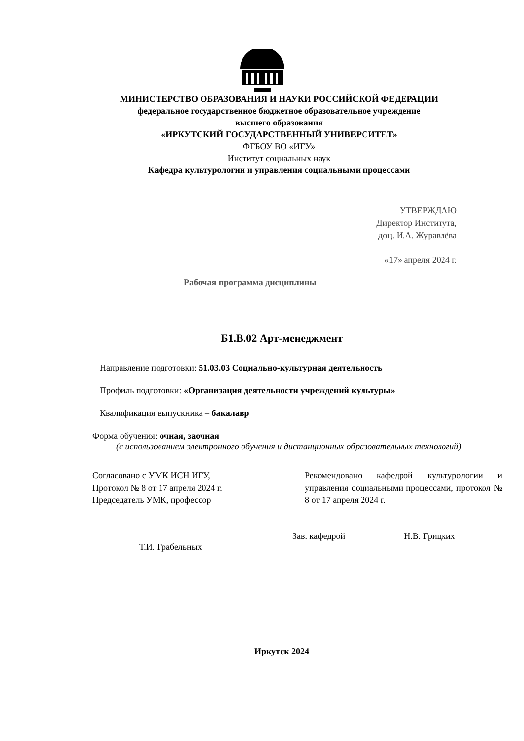МИНИСТЕРСТВО ОБРАЗОВАНИЯ И НАУКИ РОССИЙСКОЙ ФЕДЕРАЦИИ
федеральное государственное бюджетное образовательное учреждение
высшего образования
«ИРКУТСКИЙ ГОСУДАРСТВЕННЫЙ УНИВЕРСИТЕТ»
ФГБОУ ВО «ИГУ»
Институт социальных наук
Кафедра культурологии и управления социальными процессами
УТВЕРЖДАЮ
Директор Института,
доц. И.А. Журавлёва
«17» апреля 2024 г.
Рабочая программа дисциплины
Б1.В.02 Арт-менеджмент
Направление подготовки: 51.03.03 Социально-культурная деятельность
Профиль подготовки: «Организация деятельности учреждений культуры»
Квалификация выпускника – бакалавр
Форма обучения: очная, заочная
(с использованием электронного обучения и дистанционных образовательных технологий)
Согласовано с УМК ИСН ИГУ,
Протокол № 8 от 17 апреля 2024 г.
Председатель УМК, профессор
Рекомендовано кафедрой культурологии и управления социальными процессами, протокол № 8 от 17 апреля 2024 г.
Т.И. Грабельных
Зав. кафедрой Н.В. Грицких
Иркутск 2024